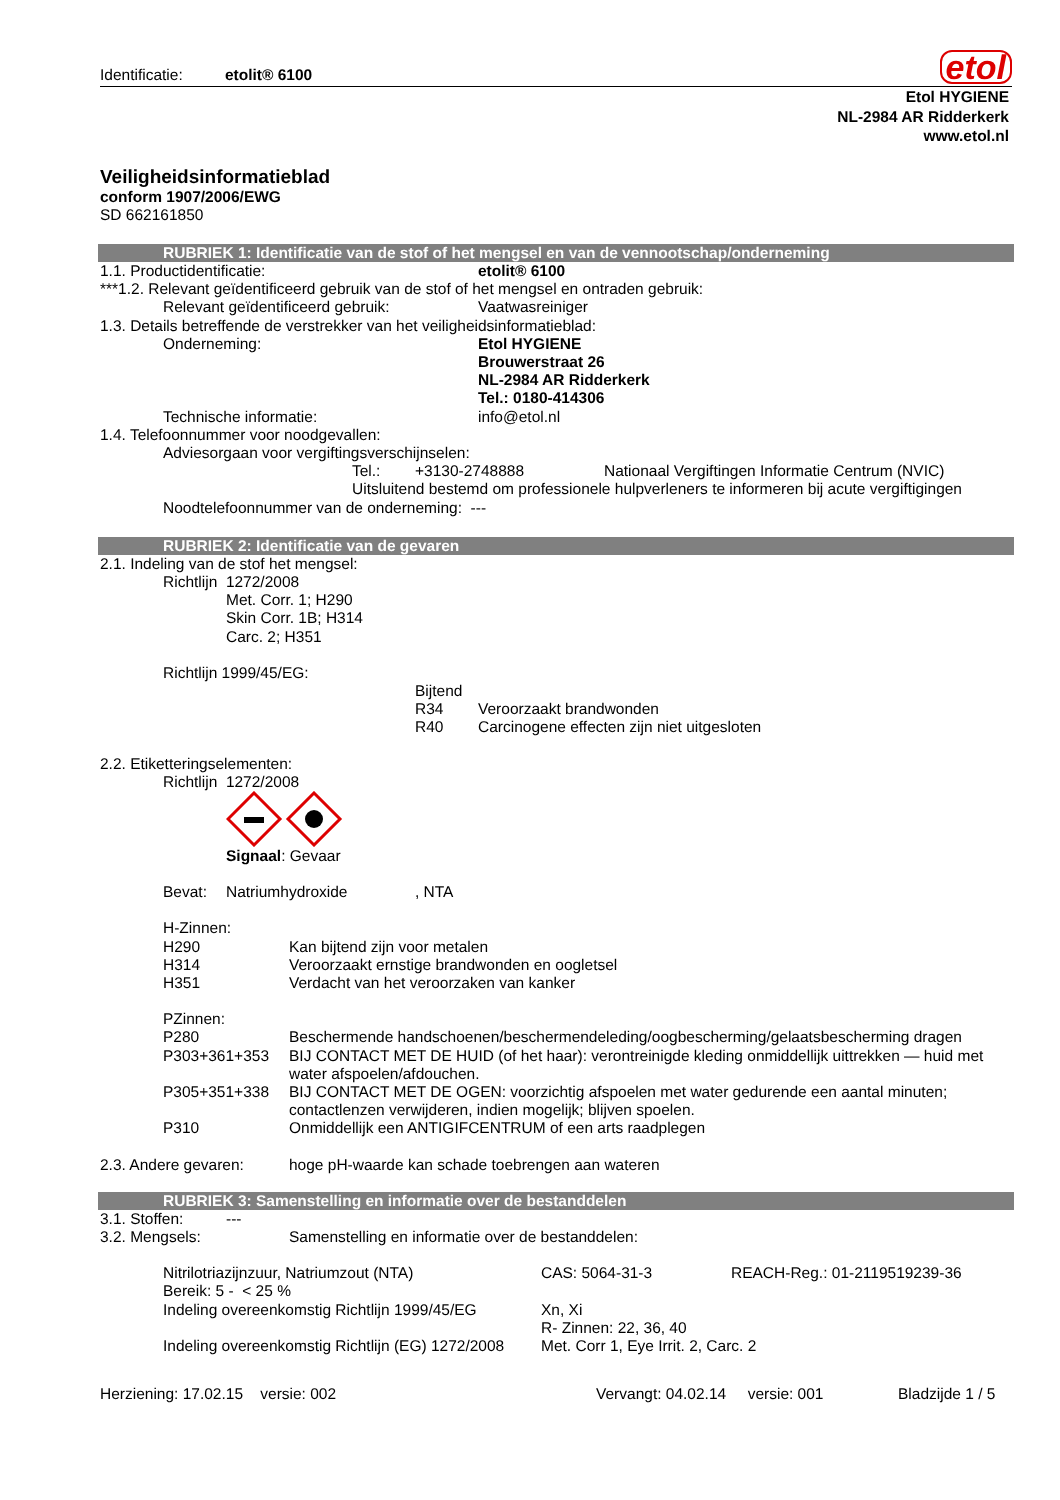Identificatie: etolit® 6100
etol
Etol HYGIENE
NL-2984 AR Ridderkerk
www.etol.nl
Veiligheidsinformatieblad
conform 1907/2006/EWG
SD 662161850
RUBRIEK 1: Identificatie van de stof of het mengsel en van de vennootschap/onderneming
1.1. Productidentificatie: etolit® 6100
***1.2. Relevant geïdentificeerd gebruik van de stof of het mengsel en ontraden gebruik:
Relevant geïdentificeerd gebruik: Vaatwasreiniger
1.3. Details betreffende de verstrekker van het veiligheidsinformatieblad:
Onderneming: Etol HYGIENE
Brouwerstraat 26
NL-2984 AR Ridderkerk
Tel.: 0180-414306
Technische informatie: info@etol.nl
1.4. Telefoonnummer voor noodgevallen:
Adviesorgaan voor vergiftingsverschijnselen:
Tel.: +3130-2748888 Nationaal Vergiftingen Informatie Centrum (NVIC)
Uitsluitend bestemd om professionele hulpverleners te informeren bij acute vergiftigingen
Noodtelefoonnummer van de onderneming: ---
RUBRIEK 2: Identificatie van de gevaren
2.1. Indeling van de stof het mengsel:
Richtlijn 1272/2008
Met. Corr. 1; H290
Skin Corr. 1B; H314
Carc. 2; H351
Richtlijn 1999/45/EG:
Bijtend
R34 Veroorzaakt brandwonden
R40 Carcinogene effecten zijn niet uitgesloten
2.2. Etiketteringselementen:
Richtlijn 1272/2008
Signaal: Gevaar
Bevat: Natriumhydroxide, NTA
H-Zinnen:
H290 Kan bijtend zijn voor metalen
H314 Veroorzaakt ernstige brandwonden en oogletsel
H351 Verdacht van het veroorzaken van kanker
PZinnen:
P280 Beschermende handschoenen/beschermendeleding/oogbescherming/gelaatsbescherming dragen
P303+361+353 BIJ CONTACT MET DE HUID (of het haar): verontreinigde kleding onmiddellijk uittrekken — huid met water afspoelen/afdouchen.
P305+351+338 BIJ CONTACT MET DE OGEN: voorzichtig afspoelen met water gedurende een aantal minuten; contactlenzen verwijderen, indien mogelijk; blijven spoelen.
P310 Onmiddellijk een ANTIGIFCENTRUM of een arts raadplegen
2.3. Andere gevaren: hoge pH-waarde kan schade toebrengen aan wateren
RUBRIEK 3: Samenstelling en informatie over de bestanddelen
3.1. Stoffen: ---
3.2. Mengsels: Samenstelling en informatie over de bestanddelen:
Nitrilotriazijnzuur, Natriumzout (NTA) CAS: 5064-31-3 REACH-Reg.: 01-2119519239-36
Bereik: 5 - < 25 %
Indeling overeenkomstig Richtlijn 1999/45/EG Xn, Xi
R- Zinnen: 22, 36, 40
Indeling overeenkomstig Richtlijn (EG) 1272/2008 Met. Corr 1, Eye Irrit. 2, Carc. 2
Herziening: 17.02.15 versie: 002 Vervangt: 04.02.14 versie: 001 Bladzijde 1 / 5